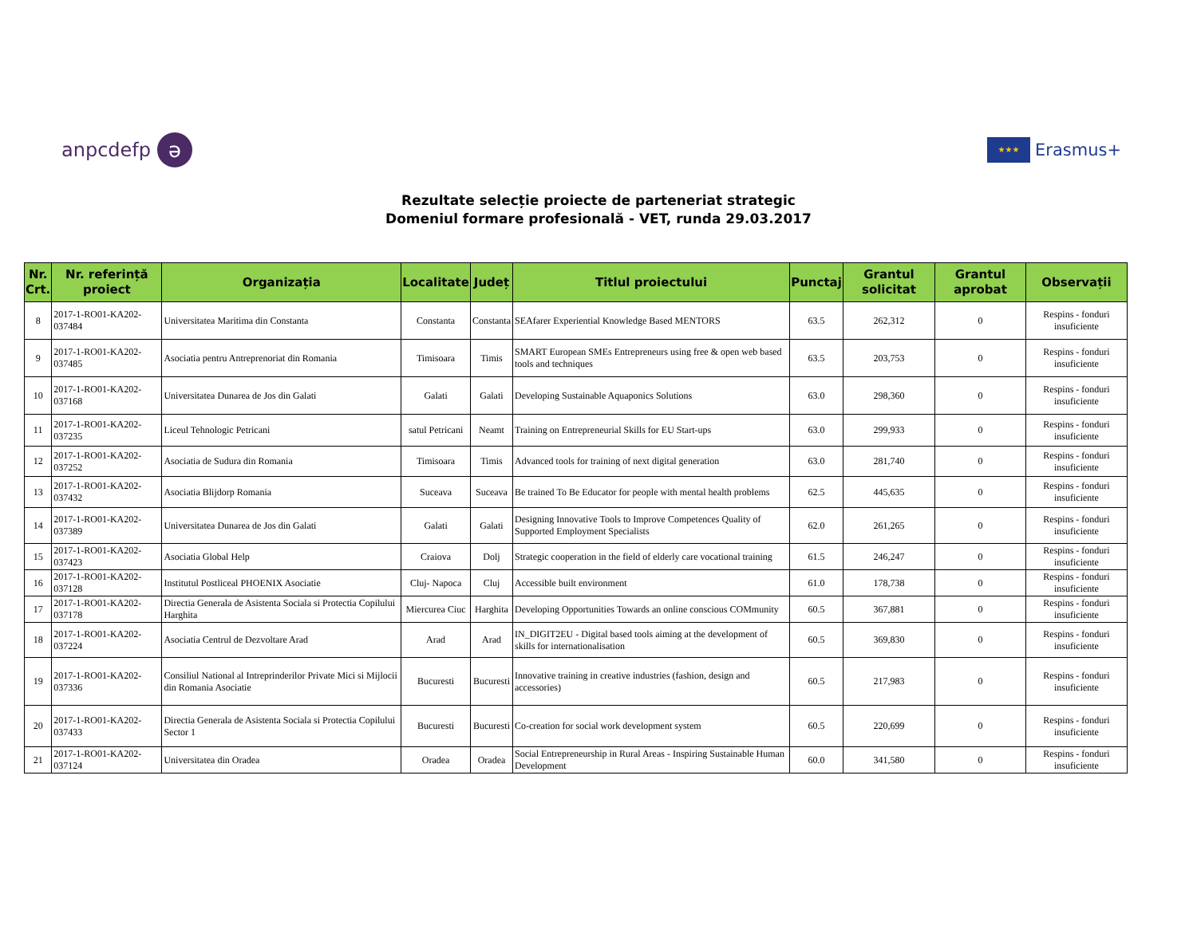anpcdefp ə
★★★ Erasmus+
Rezultate selecție proiecte de parteneriat strategic
Domeniul formare profesională - VET, runda 29.03.2017
| Nr. Crt. | Nr. referință proiect | Organizația | Localitate | Județ | Titlul proiectului | Punctaj | Grantul solicitat | Grantul aprobat | Observații |
| --- | --- | --- | --- | --- | --- | --- | --- | --- | --- |
| 8 | 2017-1-RO01-KA202-037484 | Universitatea Maritima din Constanta | Constanta | Constanta | SEAfarer Experiential Knowledge Based MENTORS | 63.5 | 262,312 | 0 | Respins - fonduri insuficiente |
| 9 | 2017-1-RO01-KA202-037485 | Asociatia pentru Antreprenoriat din Romania | Timisoara | Timis | SMART European SMEs Entrepreneurs using free & open web based tools and techniques | 63.5 | 203,753 | 0 | Respins - fonduri insuficiente |
| 10 | 2017-1-RO01-KA202-037168 | Universitatea Dunarea de Jos din Galati | Galati | Galati | Developing Sustainable Aquaponics Solutions | 63.0 | 298,360 | 0 | Respins - fonduri insuficiente |
| 11 | 2017-1-RO01-KA202-037235 | Liceul Tehnologic Petricani | satul Petricani | Neamt | Training on Entrepreneurial Skills for EU Start-ups | 63.0 | 299,933 | 0 | Respins - fonduri insuficiente |
| 12 | 2017-1-RO01-KA202-037252 | Asociatia de Sudura din Romania | Timisoara | Timis | Advanced tools for training of next digital generation | 63.0 | 281,740 | 0 | Respins - fonduri insuficiente |
| 13 | 2017-1-RO01-KA202-037432 | Asociatia Blijdorp Romania | Suceava | Suceava | Be trained To Be Educator for people with mental health problems | 62.5 | 445,635 | 0 | Respins - fonduri insuficiente |
| 14 | 2017-1-RO01-KA202-037389 | Universitatea Dunarea de Jos din Galati | Galati | Galati | Designing Innovative Tools to Improve Competences Quality of Supported Employment Specialists | 62.0 | 261,265 | 0 | Respins - fonduri insuficiente |
| 15 | 2017-1-RO01-KA202-037423 | Asociatia Global Help | Craiova | Dolj | Strategic cooperation in the field of elderly care vocational training | 61.5 | 246,247 | 0 | Respins - fonduri insuficiente |
| 16 | 2017-1-RO01-KA202-037128 | Institutul Postliceal PHOENIX Asociatie | Cluj- Napoca | Cluj | Accessible built environment | 61.0 | 178,738 | 0 | Respins - fonduri insuficiente |
| 17 | 2017-1-RO01-KA202-037178 | Directia Generala de Asistenta Sociala si Protectia Copilului Harghita | Miercurea Ciuc | Harghita | Developing Opportunities Towards an online conscious COMmunity | 60.5 | 367,881 | 0 | Respins - fonduri insuficiente |
| 18 | 2017-1-RO01-KA202-037224 | Asociatia Centrul de Dezvoltare Arad | Arad | Arad | IN_DIGIT2EU - Digital based tools aiming at the development of skills for internationalisation | 60.5 | 369,830 | 0 | Respins - fonduri insuficiente |
| 19 | 2017-1-RO01-KA202-037336 | Consiliul National al Intreprinderilor Private Mici si Mijlocii din Romania Asociatie | Bucuresti | Bucuresti | Innovative training in creative industries (fashion, design and accessories) | 60.5 | 217,983 | 0 | Respins - fonduri insuficiente |
| 20 | 2017-1-RO01-KA202-037433 | Directia Generala de Asistenta Sociala si Protectia Copilului Sector 1 | Bucuresti | Bucuresti | Co-creation for social work development system | 60.5 | 220,699 | 0 | Respins - fonduri insuficiente |
| 21 | 2017-1-RO01-KA202-037124 | Universitatea din Oradea | Oradea | Oradea | Social Entrepreneurship in Rural Areas - Inspiring Sustainable Human Development | 60.0 | 341,580 | 0 | Respins - fonduri insuficiente |